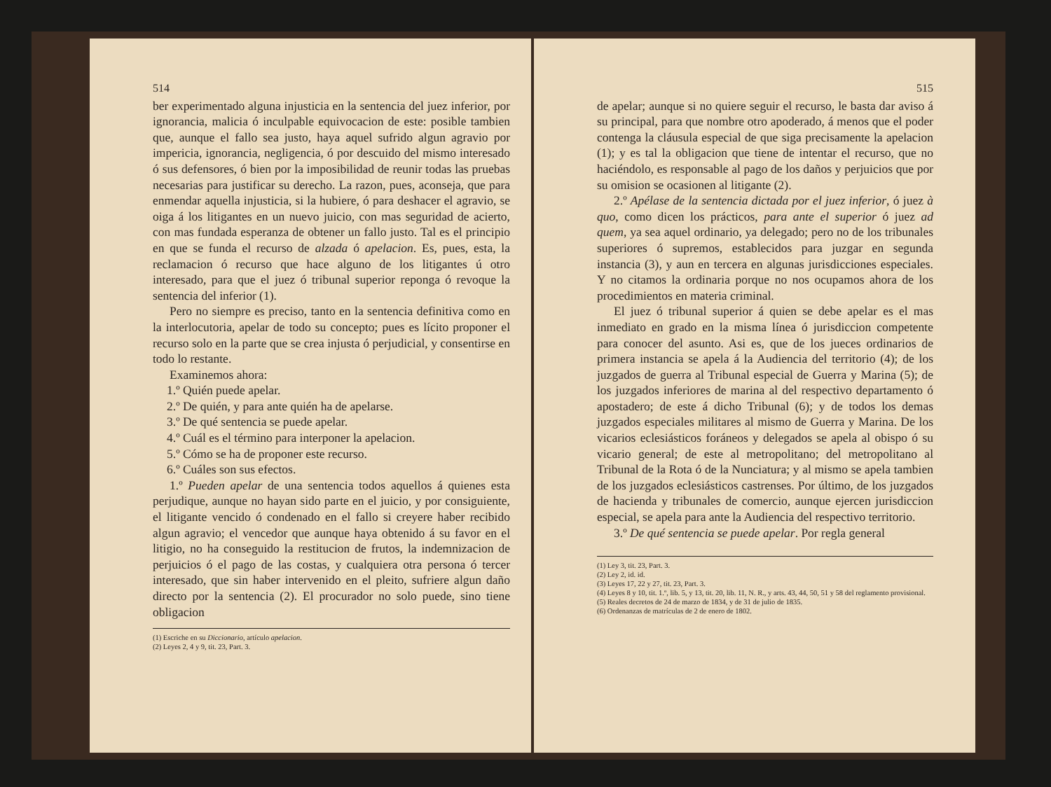514
ber experimentado alguna injusticia en la sentencia del juez inferior, por ignorancia, malicia ó inculpable equivocacion de este: posible tambien que, aunque el fallo sea justo, haya aquel sufrido algun agravio por impericia, ignorancia, negligencia, ó por descuido del mismo interesado ó sus defensores, ó bien por la imposibilidad de reunir todas las pruebas necesarias para justificar su derecho. La razon, pues, aconseja, que para enmendar aquella injusticia, si la hubiere, ó para deshacer el agravio, se oiga á los litigantes en un nuevo juicio, con mas seguridad de acierto, con mas fundada esperanza de obtener un fallo justo. Tal es el principio en que se funda el recurso de alzada ó apelacion. Es, pues, esta, la reclamacion ó recurso que hace alguno de los litigantes ú otro interesado, para que el juez ó tribunal superior reponga ó revoque la sentencia del inferior (1).
Pero no siempre es preciso, tanto en la sentencia definitiva como en la interlocutoria, apelar de todo su concepto; pues es lícito proponer el recurso solo en la parte que se crea injusta ó perjudicial, y consentirse en todo lo restante.
Examinemos ahora:
1.º Quién puede apelar.
2.º De quién, y para ante quién ha de apelarse.
3.º De qué sentencia se puede apelar.
4.º Cuál es el término para interponer la apelacion.
5.º Cómo se ha de proponer este recurso.
6.º Cuáles son sus efectos.
1.º Pueden apelar de una sentencia todos aquellos á quienes esta perjudique, aunque no hayan sido parte en el juicio, y por consiguiente, el litigante vencido ó condenado en el fallo si creyere haber recibido algun agravio; el vencedor que aunque haya obtenido á su favor en el litigio, no ha conseguido la restitucion de frutos, la indemnizacion de perjuicios ó el pago de las costas, y cualquiera otra persona ó tercer interesado, que sin haber intervenido en el pleito, sufriere algun daño directo por la sentencia (2). El procurador no solo puede, sino tiene obligacion
(1) Escriche en su Diccionario, artículo apelacion.
(2) Leyes 2, 4 y 9, tit. 23, Part. 3.
515
de apelar; aunque si no quiere seguir el recurso, le basta dar aviso á su principal, para que nombre otro apoderado, á menos que el poder contenga la cláusula especial de que siga precisamente la apelacion (1); y es tal la obligacion que tiene de intentar el recurso, que no haciéndolo, es responsable al pago de los daños y perjuicios que por su omision se ocasionen al litigante (2).
2.º Apélase de la sentencia dictada por el juez inferior, ó juez à quo, como dicen los prácticos, para ante el superior ó juez ad quem, ya sea aquel ordinario, ya delegado; pero no de los tribunales superiores ó supremos, establecidos para juzgar en segunda instancia (3), y aun en tercera en algunas jurisdicciones especiales. Y no citamos la ordinaria porque no nos ocupamos ahora de los procedimientos en materia criminal.
El juez ó tribunal superior á quien se debe apelar es el mas inmediato en grado en la misma línea ó jurisdiccion competente para conocer del asunto. Asi es, que de los jueces ordinarios de primera instancia se apela á la Audiencia del territorio (4); de los juzgados de guerra al Tribunal especial de Guerra y Marina (5); de los juzgados inferiores de marina al del respectivo departamento ó apostadero; de este á dicho Tribunal (6); y de todos los demas juzgados especiales militares al mismo de Guerra y Marina. De los vicarios eclesiásticos foráneos y delegados se apela al obispo ó su vicario general; de este al metropolitano; del metropolitano al Tribunal de la Rota ó de la Nunciatura; y al mismo se apela tambien de los juzgados eclesiásticos castrenses. Por último, de los juzgados de hacienda y tribunales de comercio, aunque ejercen jurisdiccion especial, se apela para ante la Audiencia del respectivo territorio.
3.º De qué sentencia se puede apelar. Por regla general
(1) Ley 3, tit. 23, Part. 3.
(2) Ley 2, id. id.
(3) Leyes 17, 22 y 27, tit. 23, Part. 3.
(4) Leyes 8 y 10, tit. 1.º, lib. 5, y 13, tit. 20, lib. 11, N. R., y arts. 43, 44, 50, 51 y 58 del reglamento provisional.
(5) Reales decretos de 24 de marzo de 1834, y de 31 de julio de 1835.
(6) Ordenanzas de matrículas de 2 de enero de 1802.